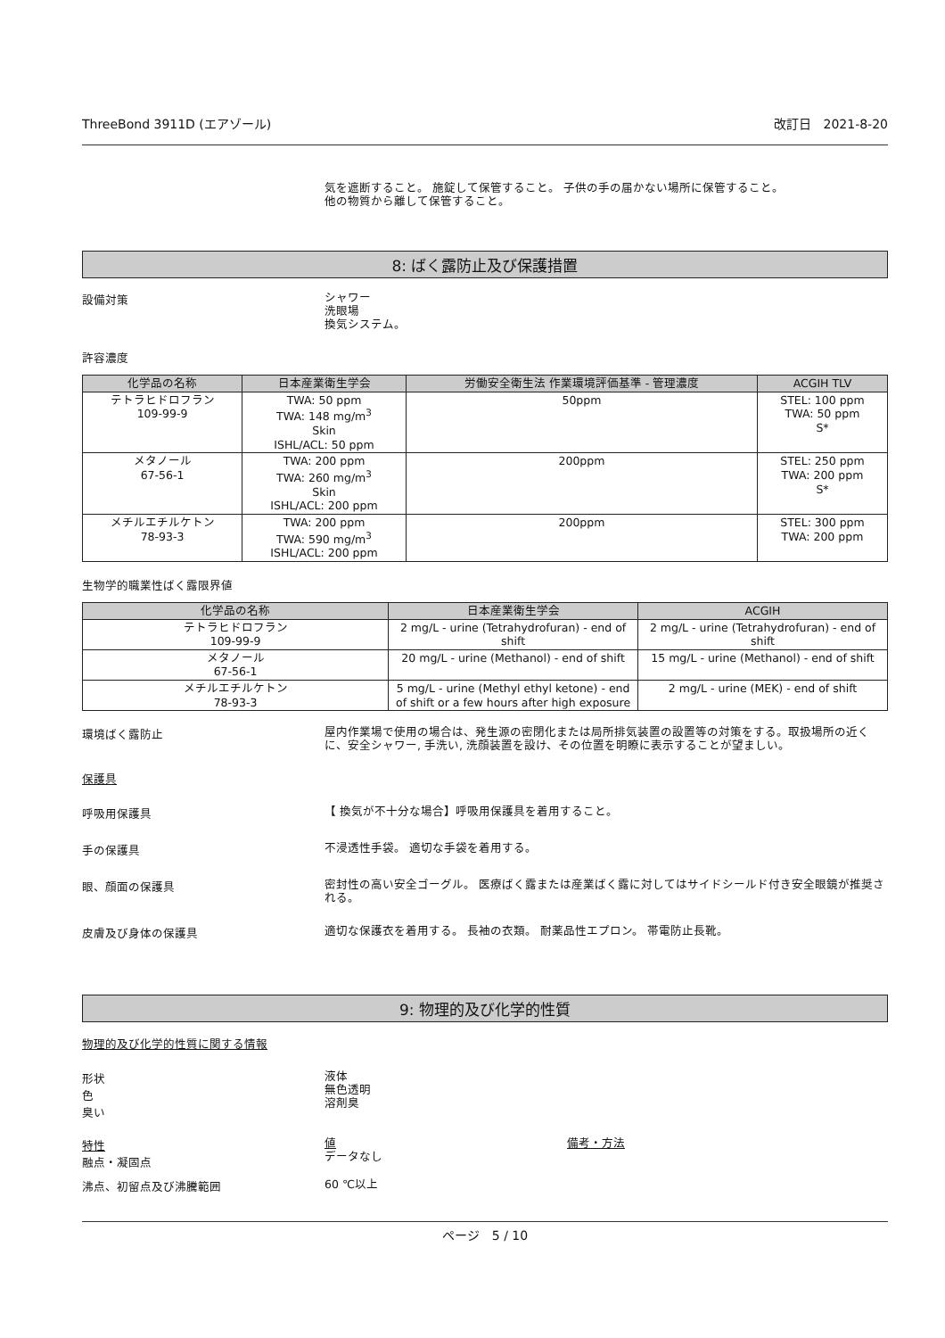ThreeBond 3911D (エアゾール) 改訂日　2021-8-20
気を遮断すること。 施錠して保管すること。 子供の手の届かない場所に保管すること。
他の物質から離して保管すること。
8: ばく露防止及び保護措置
設備対策
シャワー
洗眼場
換気システム。
許容濃度
| 化学品の名称 | 日本産業衛生学会 | 労働安全衛生法 作業環境評価基準 - 管理濃度 | ACGIH TLV |
| --- | --- | --- | --- |
| テトラヒドロフラン 109-99-9 | TWA: 50 ppm TWA: 148 mg/m<sup>3</sup> Skin ISHL/ACL: 50 ppm | 50ppm | STEL: 100 ppm TWA: 50 ppm S* |
| メタノール 67-56-1 | TWA: 200 ppm TWA: 260 mg/m<sup>3</sup> Skin ISHL/ACL: 200 ppm | 200ppm | STEL: 250 ppm TWA: 200 ppm S* |
| メチルエチルケトン 78-93-3 | TWA: 200 ppm TWA: 590 mg/m<sup>3</sup> ISHL/ACL: 200 ppm | 200ppm | STEL: 300 ppm TWA: 200 ppm |
生物学的職業性ばく露限界値
| 化学品の名称 | 日本産業衛生学会 | ACGIH |
| --- | --- | --- |
| テトラヒドロフラン 109-99-9 | 2 mg/L - urine (Tetrahydrofuran) - end of shift | 2 mg/L - urine (Tetrahydrofuran) - end of shift |
| メタノール 67-56-1 | 20 mg/L - urine (Methanol) - end of shift | 15 mg/L - urine (Methanol) - end of shift |
| メチルエチルケトン 78-93-3 | 5 mg/L - urine (Methyl ethyl ketone) - end of shift or a few hours after high exposure | 2 mg/L - urine (MEK) - end of shift |
環境ばく露防止
屋内作業場で使用の場合は、発生源の密閉化または局所排気装置の設置等の対策をする。取扱場所の近くに、安全シャワー, 手洗い, 洗顔装置を設け、その位置を明瞭に表示することが望ましい。
保護具
呼吸用保護具
【 換気が不十分な場合】呼吸用保護具を着用すること。
手の保護具
不浸透性手袋。 適切な手袋を着用する。
眼、顔面の保護具
密封性の高い安全ゴーグル。 医療ばく露または産業ばく露に対してはサイドシールド付き安全眼鏡が推奨される。
皮膚及び身体の保護具
適切な保護衣を着用する。 長袖の衣類。 耐薬品性エプロン。 帯電防止長靴。
9: 物理的及び化学的性質
物理的及び化学的性質に関する情報
形状
色
臭い
液体
無色透明
溶剤臭
特性
融点・凝固点
値
データなし
備考・方法
沸点、初留点及び沸騰範囲
60 ℃以上
ページ　5 / 10